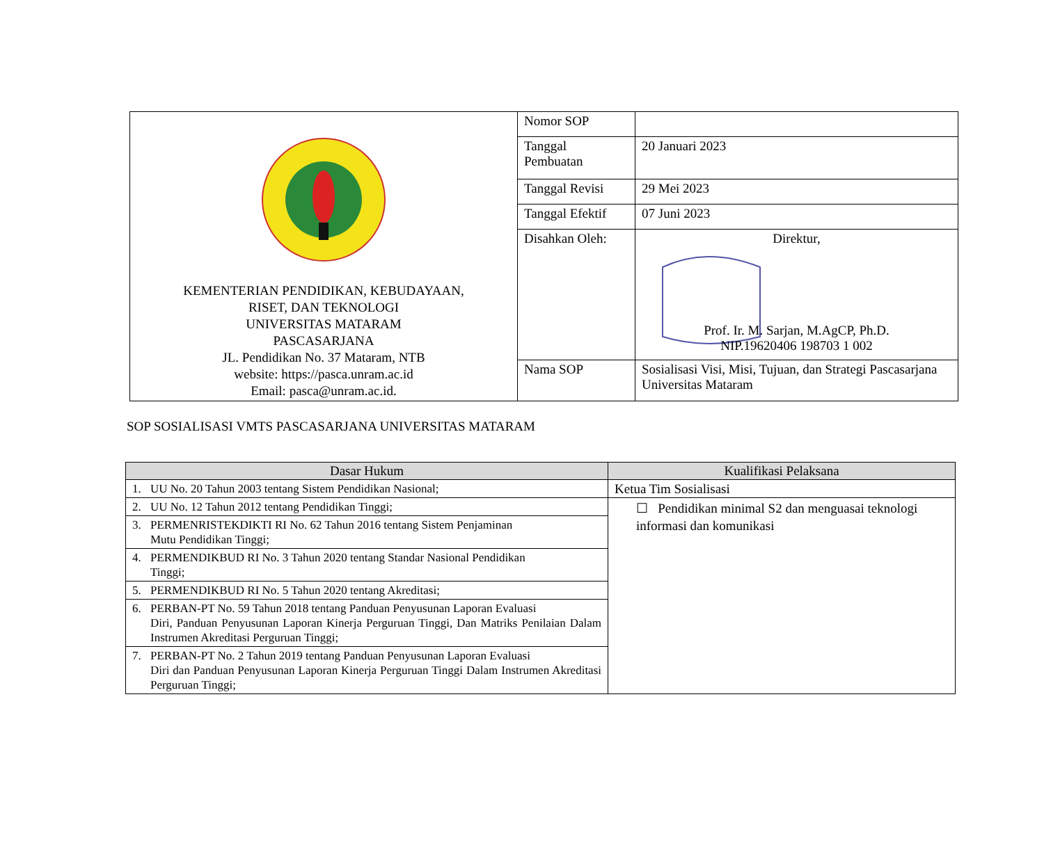| KEMENTERIAN PENDIDIKAN, KEBUDAYAAN, RISET, DAN TEKNOLOGI UNIVERSITAS MATARAM PASCASARJANA JL. Pendidikan No. 37 Mataram, NTB website: https://pasca.unram.ac.id Email: pasca@unram.ac.id. | Nomor SOP | |
| | Tanggal Pembuatan | 20 Januari 2023 |
| | Tanggal Revisi | 29 Mei 2023 |
| | Tanggal Efektif | 07 Juni 2023 |
| | Disahkan Oleh: | Direktur, Prof. Ir. M. Sarjan, M.AgCP, Ph.D. NIP.19620406 198703 1 002 |
| | Nama SOP | Sosialisasi Visi, Misi, Tujuan, dan Strategi Pascasarjana Universitas Mataram |
SOP SOSIALISASI VMTS PASCASARJANA UNIVERSITAS MATARAM
| Dasar Hukum | Kualifikasi Pelaksana |
| --- | --- |
| 1. UU No. 20 Tahun 2003 tentang Sistem Pendidikan Nasional; | Ketua Tim Sosialisasi |
| 2. UU No. 12 Tahun 2012 tentang Pendidikan Tinggi; | ☐ Pendidikan minimal S2 dan menguasai teknologi informasi dan komunikasi |
| 3. PERMENRISTEKDIKTI RI No. 62 Tahun 2016 tentang Sistem Penjaminan Mutu Pendidikan Tinggi; | |
| 4. PERMENDIKBUD RI No. 3 Tahun 2020 tentang Standar Nasional Pendidikan Tinggi; | |
| 5. PERMENDIKBUD RI No. 5 Tahun 2020 tentang Akreditasi; | |
| 6. PERBAN-PT No. 59 Tahun 2018 tentang Panduan Penyusunan Laporan Evaluasi Diri, Panduan Penyusunan Laporan Kinerja Perguruan Tinggi, Dan Matriks Penilaian Dalam Instrumen Akreditasi Perguruan Tinggi; | |
| 7. PERBAN-PT No. 2 Tahun 2019 tentang Panduan Penyusunan Laporan Evaluasi Diri dan Panduan Penyusunan Laporan Kinerja Perguruan Tinggi Dalam Instrumen Akreditasi Perguruan Tinggi; | |